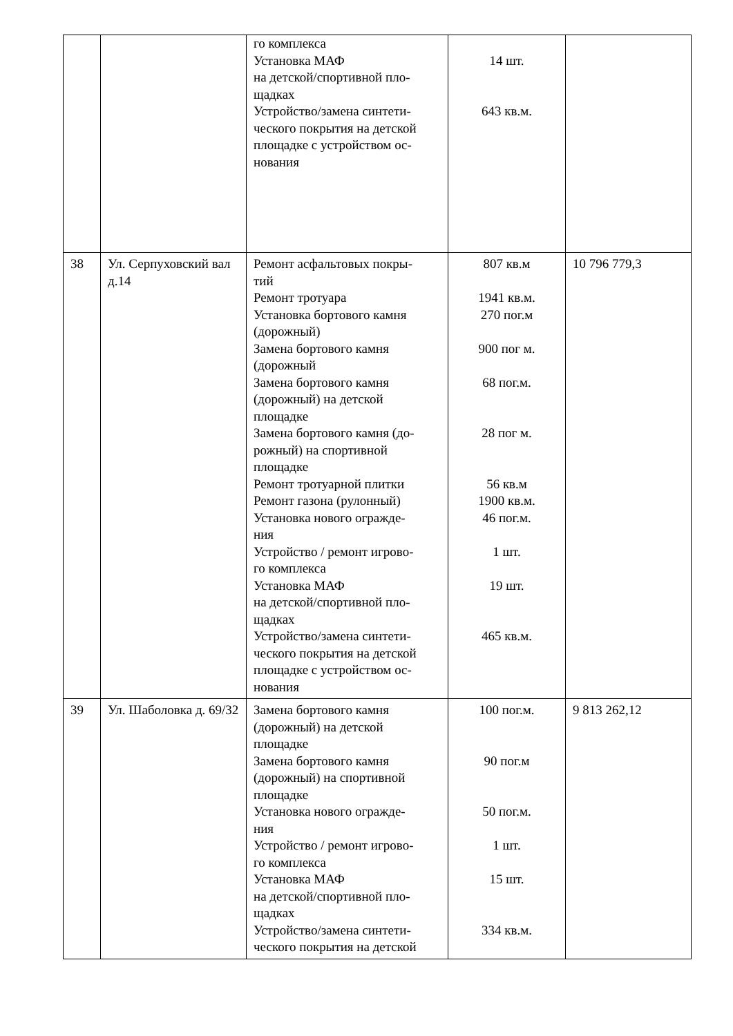| | | го комплекса Установка МАФ на детской/спортивной пло- щадках Устройство/замена синтети- ческого покрытия на детской площадке с устройством ос- нования | 14 шт. 643 кв.м. | |
| 38 | Ул. Серпуховский вал д.14 | Ремонт асфальтовых покры- тий Ремонт тротуара Установка бортового камня (дорожный) Замена бортового камня (дорожный Замена бортового камня (дорожный) на детской площадке Замена бортового камня (до- рожный) на спортивной площадке Ремонт тротуарной плитки Ремонт газона (рулонный) Установка нового огражде- ния Устройство / ремонт игрово- го комплекса Установка МАФ на детской/спортивной пло- щадках Устройство/замена синтети- ческого покрытия на детской площадке с устройством ос- нования | 807 кв.м 1941 кв.м. 270 пог.м 900 пог м. 68 пог.м. 28 пог м. 56 кв.м 1900 кв.м. 46 пог.м. 1 шт. 19 шт. 465 кв.м. | 10 796 779,3 |
| 39 | Ул. Шаболовка д. 69/32 | Замена бортового камня (дорожный) на детской площадке Замена бортового камня (дорожный) на спортивной площадке Установка нового огражде- ния Устройство / ремонт игрово- го комплекса Установка МАФ на детской/спортивной пло- щадках Устройство/замена синтети- ческого покрытия на детской | 100 пог.м. 90 пог.м 50 пог.м. 1 шт. 15 шт. 334 кв.м. | 9 813 262,12 |